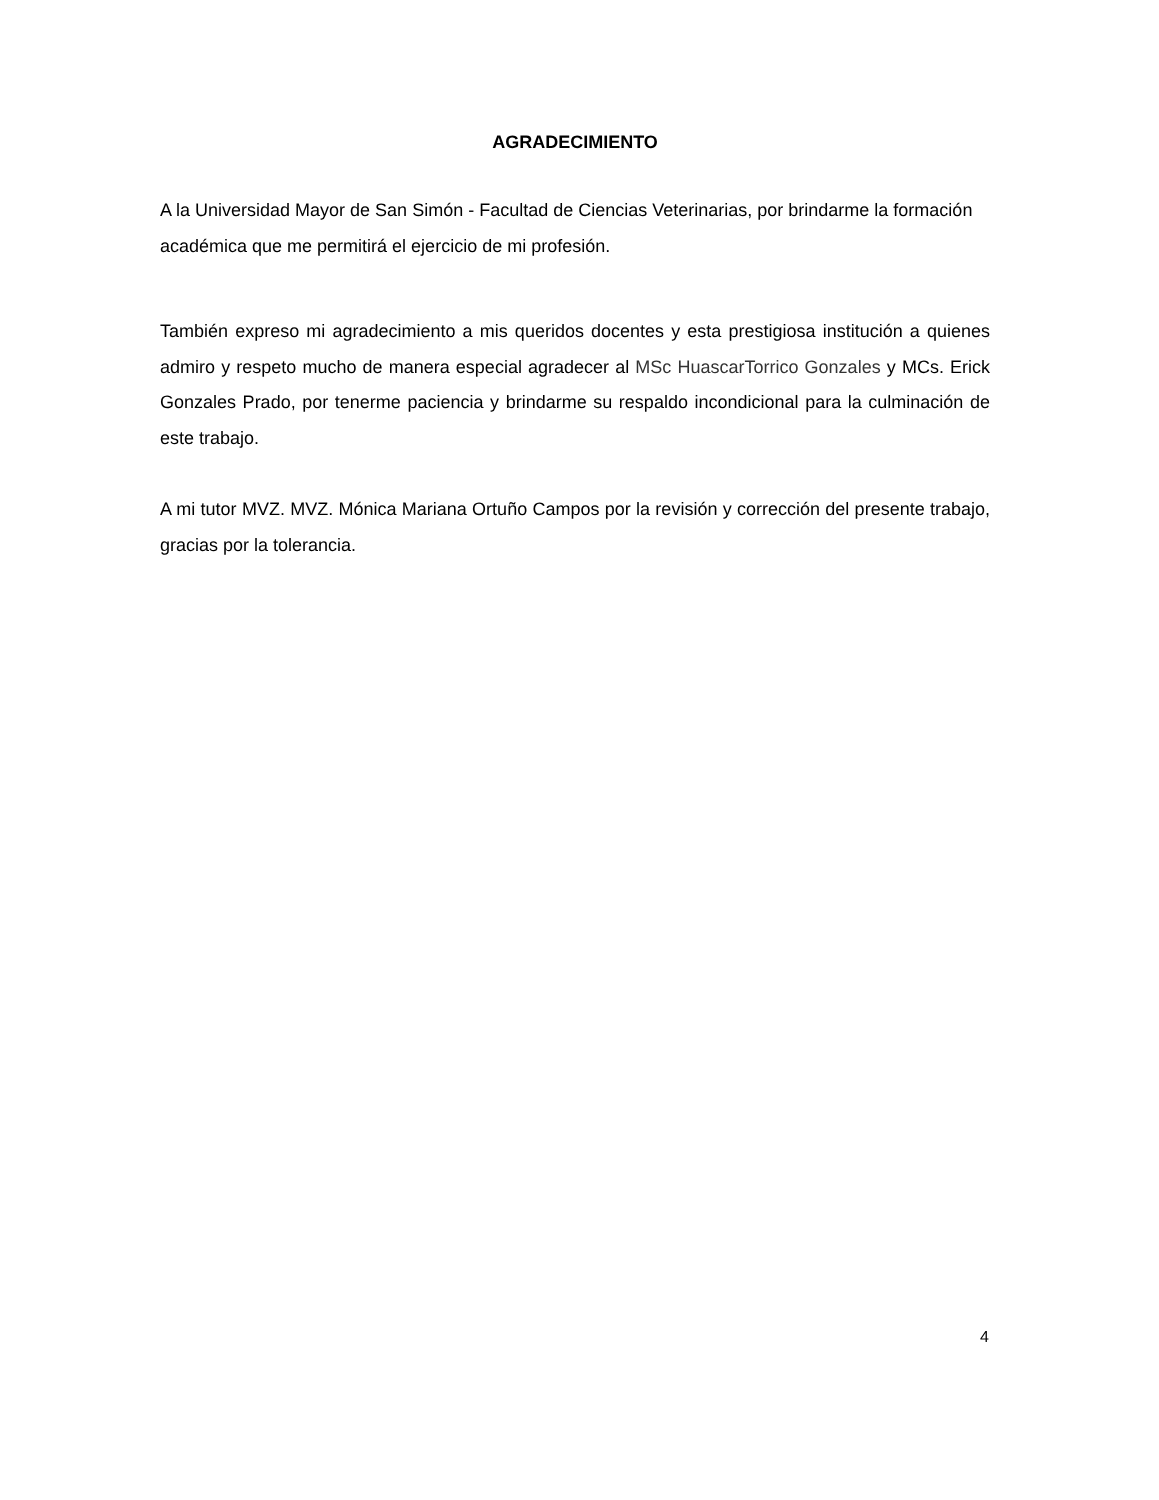AGRADECIMIENTO
A la Universidad Mayor de San Simón - Facultad de Ciencias Veterinarias, por brindarme la formación académica que me permitirá el ejercicio de mi profesión.
También expreso mi agradecimiento a mis queridos docentes y esta prestigiosa institución a quienes admiro y respeto mucho de manera especial agradecer al MSc HuascarTorrico Gonzales y MCs. Erick Gonzales Prado, por tenerme paciencia y brindarme su respaldo incondicional para la culminación de este trabajo.
A mi tutor MVZ. MVZ. Mónica Mariana Ortuño Campos por la revisión y corrección del presente trabajo, gracias por la tolerancia.
4